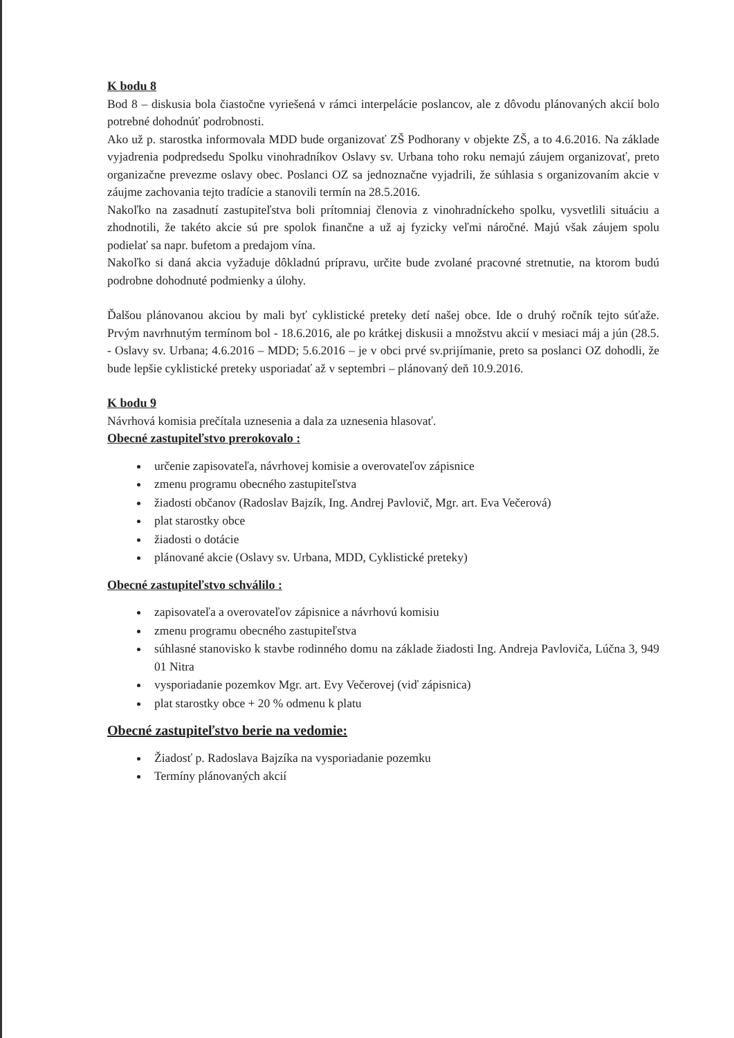K bodu 8
Bod 8 – diskusia bola čiastočne vyriešená v rámci interpelácie poslancov, ale z dôvodu plánovaných akcií bolo potrebné dohodnúť podrobnosti.
Ako už p. starostka informovala MDD bude organizovať ZŠ Podhorany v objekte ZŠ, a to 4.6.2016. Na základe vyjadrenia podpredsedu Spolku vinohradníkov Oslavy sv. Urbana toho roku nemajú záujem organizovať, preto organizačne prevezme oslavy obec. Poslanci OZ sa jednoznačne vyjadrili, že súhlasia s organizovaním akcie v záujme zachovania tejto tradície a stanovili termín na 28.5.2016.
Nakoľko na zasadnutí zastupiteľstva boli prítomniaj členovia z vinohradníckeho spolku, vysvetlili situáciu a zhodnotili, že takéto akcie sú pre spolok finančne a už aj fyzicky veľmi náročné. Majú však záujem spolu podielať sa napr. bufetom a predajom vína.
Nakoľko si daná akcia vyžaduje dôkladnú prípravu, určite bude zvolané pracovné stretnutie, na ktorom budú podrobne dohodnuté podmienky a úlohy.
Ďalšou plánovanou akciou by mali byť cyklistické preteky detí našej obce. Ide o druhý ročník tejto súťaže. Prvým navrhnutým termínom bol - 18.6.2016, ale po krátkej diskusii a množstvu akcií v mesiaci máj a jún (28.5. - Oslavy sv. Urbana; 4.6.2016 – MDD; 5.6.2016 – je v obci prvé sv.prijímanie, preto sa poslanci OZ dohodli, že bude lepšie cyklistické preteky usporiadať až v septembri – plánovaný deň 10.9.2016.
K bodu 9
Návrhová komisia prečítala uznesenia a dala za uznesenia hlasovať.
Obecné zastupiteľstvo prerokovalo :
určenie zapisovateľa, návrhovej komisie a overovateľov zápisnice
zmenu programu obecného zastupiteľstva
žiadosti občanov (Radoslav Bajzík, Ing. Andrej Pavlovič, Mgr. art. Eva Večerová)
plat starostky obce
žiadosti o dotácie
plánované akcie (Oslavy sv. Urbana, MDD, Cyklistické preteky)
Obecné zastupiteľstvo schválilo :
zapisovateľa a overovateľov zápisnice a návrhovú komisiu
zmenu programu obecného zastupiteľstva
súhlasné stanovisko k stavbe rodinného domu na základe žiadosti Ing. Andreja Pavloviča, Lúčna 3, 949 01 Nitra
vysporiadanie pozemkov Mgr. art. Evy Večerovej (viď zápisnica)
plat starostky obce + 20 % odmenu k platu
Obecné zastupiteľstvo berie na vedomie:
Žiadosť p. Radoslava Bajzíka na vysporiadanie pozemku
Termíny plánovaných akcií